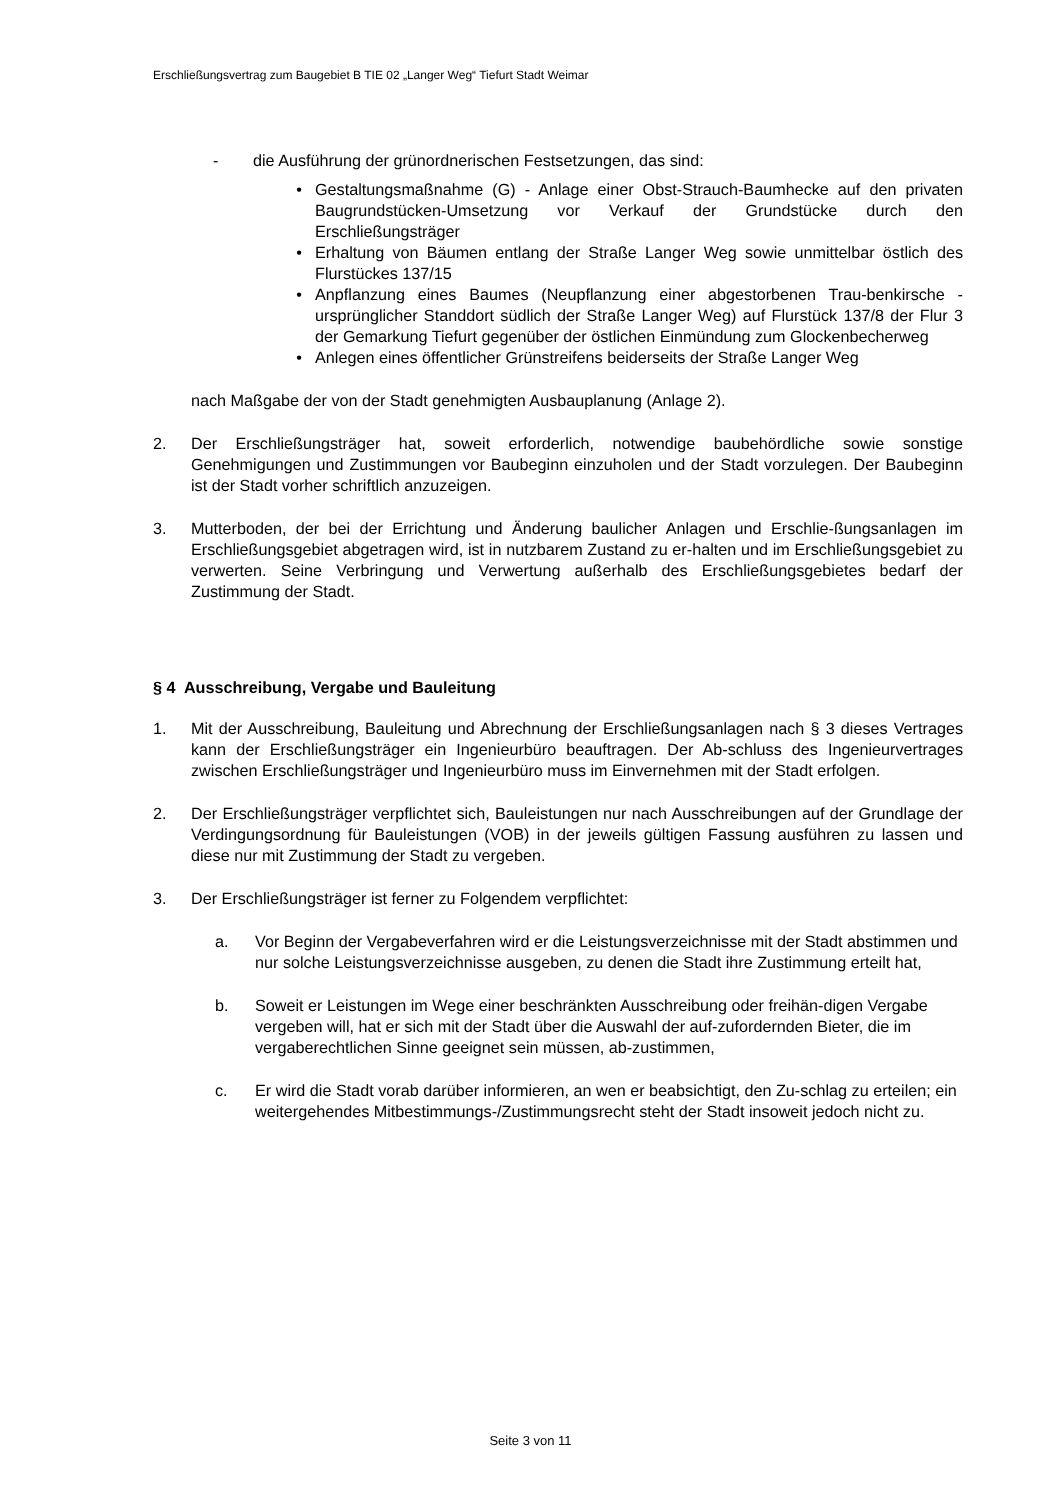Erschließungsvertrag zum Baugebiet B TIE 02 „Langer Weg“ Tiefurt Stadt Weimar
- die Ausführung der grünordnerischen Festsetzungen, das sind:
• Gestaltungsmaßnahme (G) - Anlage einer Obst-Strauch-Baumhecke auf den privaten Baugrundstücken-Umsetzung vor Verkauf der Grundstücke durch den Erschließungsträger
• Erhaltung von Bäumen entlang der Straße Langer Weg sowie unmittelbar östlich des Flurstückes 137/15
• Anpflanzung eines Baumes (Neupflanzung einer abgestorbenen Trau-benkirsche - ursprünglicher Standdort südlich der Straße Langer Weg) auf Flurstück 137/8 der Flur 3 der Gemarkung Tiefurt gegenüber der östlichen Einmündung zum Glockenbecherweg
• Anlegen eines öffentlicher Grünstreifens beiderseits der Straße Langer Weg
nach Maßgabe der von der Stadt genehmigten Ausbauplanung (Anlage 2).
2. Der Erschließungsträger hat, soweit erforderlich, notwendige baubehördliche sowie sonstige Genehmigungen und Zustimmungen vor Baubeginn einzuholen und der Stadt vorzulegen. Der Baubeginn ist der Stadt vorher schriftlich anzuzeigen.
3. Mutterboden, der bei der Errichtung und Änderung baulicher Anlagen und Erschlie-ßungsanlagen im Erschließungsgebiet abgetragen wird, ist in nutzbarem Zustand zu er-halten und im Erschließungsgebiet zu verwerten. Seine Verbringung und Verwertung außerhalb des Erschließungsgebietes bedarf der Zustimmung der Stadt.
§ 4 Ausschreibung, Vergabe und Bauleitung
1. Mit der Ausschreibung, Bauleitung und Abrechnung der Erschließungsanlagen nach § 3 dieses Vertrages kann der Erschließungsträger ein Ingenieurbüro beauftragen. Der Ab-schluss des Ingenieurvertrages zwischen Erschließungsträger und Ingenieurbüro muss im Einvernehmen mit der Stadt erfolgen.
2. Der Erschließungsträger verpflichtet sich, Bauleistungen nur nach Ausschreibungen auf der Grundlage der Verdingungsordnung für Bauleistungen (VOB) in der jeweils gültigen Fassung ausführen zu lassen und diese nur mit Zustimmung der Stadt zu vergeben.
3. Der Erschließungsträger ist ferner zu Folgendem verpflichtet:
a. Vor Beginn der Vergabeverfahren wird er die Leistungsverzeichnisse mit der Stadt abstimmen und nur solche Leistungsverzeichnisse ausgeben, zu denen die Stadt ihre Zustimmung erteilt hat,
b. Soweit er Leistungen im Wege einer beschränkten Ausschreibung oder freihän-digen Vergabe vergeben will, hat er sich mit der Stadt über die Auswahl der auf-zufordernden Bieter, die im vergaberechtlichen Sinne geeignet sein müssen, ab-zustimmen,
c. Er wird die Stadt vorab darüber informieren, an wen er beabsichtigt, den Zu-schlag zu erteilen; ein weitergehendes Mitbestimmungs-/Zustimmungsrecht steht der Stadt insoweit jedoch nicht zu.
Seite 3 von 11